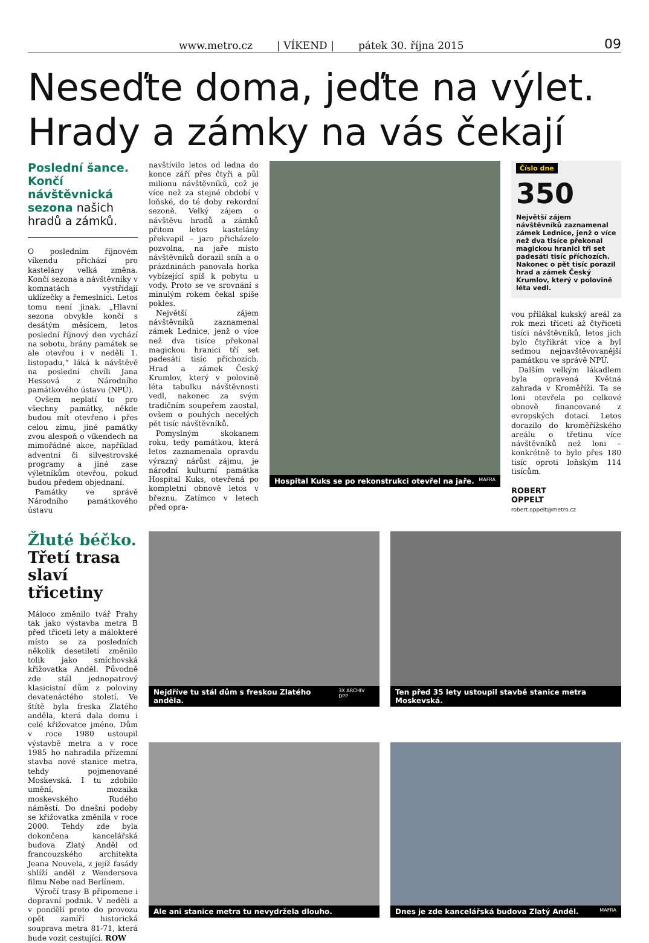www.metro.cz | VÍKEND | pátek 30. října 2015 09
Neseďte doma, jeďte na výlet. Hrady a zámky na vás čekají
Poslední šance. Končí návštěvnická sezona našich hradů a zámků.
O posledním říjnovém víkendu přichází pro kastelány velká změna. Končí sezona a návštěvníky v komnatách vystřídají uklízečky a řemeslníci. Letos tomu není jinak. „Hlavní sezona obvykle končí s desátým měsícem, letos poslední říjnový den vychází na sobotu, brány památek se ale otevřou i v neděli 1. listopadu,“ láká k návštěvě na poslední chvíli Jana Hessová z Národního památkového ústavu (NPÚ).
Ovšem neplatí to pro všechny památky, někde budou mít otevřeno i přes celou zimu, jiné památky zvou alespoň o víkendech na mimořádné akce, například adventní či silvestrovské programy a jiné zase výletníkům otevřou, pokud budou předem objednaní.
Památky ve správě Národního památkového ústavu
navštívilo letos od ledna do konce září přes čtyři a půl milionu návštěvníků, což je více než za stejné období v loňské, do té doby rekordní sezoně. Velký zájem o návštěvu hradů a zámků přitom letos kastelány překvapil – jaro přicházelo pozvolna, na jaře místo návštěvníků dorazil sníh a o prázdninách panovala horka vybízející spíš k pobytu u vody. Proto se ve srovnání s minulým rokem čekal spíše pokles.
Největší zájem návštěvníků zaznamenal zámek Lednice, jenž o více než dva tisíce překonal magickou hranici tří set padesáti tisíc příchozích. Hrad a zámek Český Krumlov, který v polovině léta tabulku návštěvnosti vedl, nakonec za svým tradičním soupeřem zaostal, ovšem o pouhých necelých pět tisíc návštěvníků.
Pomyslným skokanem roku, tedy památkou, která letos zaznamenala opravdu výrazný nárůst zájmu, je národní kulturní památka Hospital Kuks, otevřená po kompletní obnově letos v březnu. Zatímco v letech před opra-
Hospital Kuks se po rekonstrukci otevřel na jaře. MAFRA
Číslo dne
350
Největší zájem návštěvníků zaznamenal zámek Lednice, jenž o více než dva tisíce překonal magickou hranici tři set padesáti tisíc příchozích. Nakonec o pět tisíc porazil hrad a zámek Český Krumlov, který v polovině léta vedl.
vou přilákal kukský areál za rok mezi třiceti až čtyřiceti tisíci návštěvníků, letos jich bylo čtyřikrát více a byl sedmou nejnavštěvovanější památkou ve správě NPÚ.
Dalším velkým lákadlem byla opravená Květná zahrada v Kroměříži. Ta se loni otevřela po celkové obnově financované z evropských dotací. Letos dorazilo do kroměřížského areálu o třetinu více návštěvníků než loni – konkrétně to bylo přes 180 tisíc oproti loňským 114 tisícům.
ROBERT
OPPELT
robert.oppelt@metro.cz
Žluté béčko.
Třetí trasa slaví třicetiny
Máloco změnilo tvář Prahy tak jako výstavba metra B před třiceti lety a málokteré místo se za posledních několik desetiletí změnilo tolik jako smíchovská křižovatka Anděl. Původně zde stál jednopatrový klasicistní dům z poloviny devatenáctého století. Ve štítě byla freska Zlatého anděla, která dala domu i celé křižovatce jméno. Dům v roce 1980 ustoupil výstavbě metra a v roce 1985 ho nahradila přízemní stavba nové stanice metra, tehdy pojmenované Moskevská. I tu zdobilo umění, mozaika moskevského Rudého náměstí. Do dnešní podoby se křižovatka změnila v roce 2000. Tehdy zde byla dokončena kancelářská budova Zlatý Anděl od francouzského architekta Jeana Nouvela, z jejíž fasády shlíží anděl z Wendersova filmu Nebe nad Berlínem.
Výročí trasy B připomene i dopravní podnik. V neděli a v pondělí proto do provozu opět zamíří historická souprava metra 81-71, která bude vozit cestující. ROW
Nejdříve tu stál dům s freskou Zlatého anděla. 3X ARCHIV DPP
Ten před 35 lety ustoupil stavbě stanice metra Moskevská.
Ale ani stanice metra tu nevydržela dlouho.
Dnes je zde kancelářská budova Zlatý Anděl. MAFRA